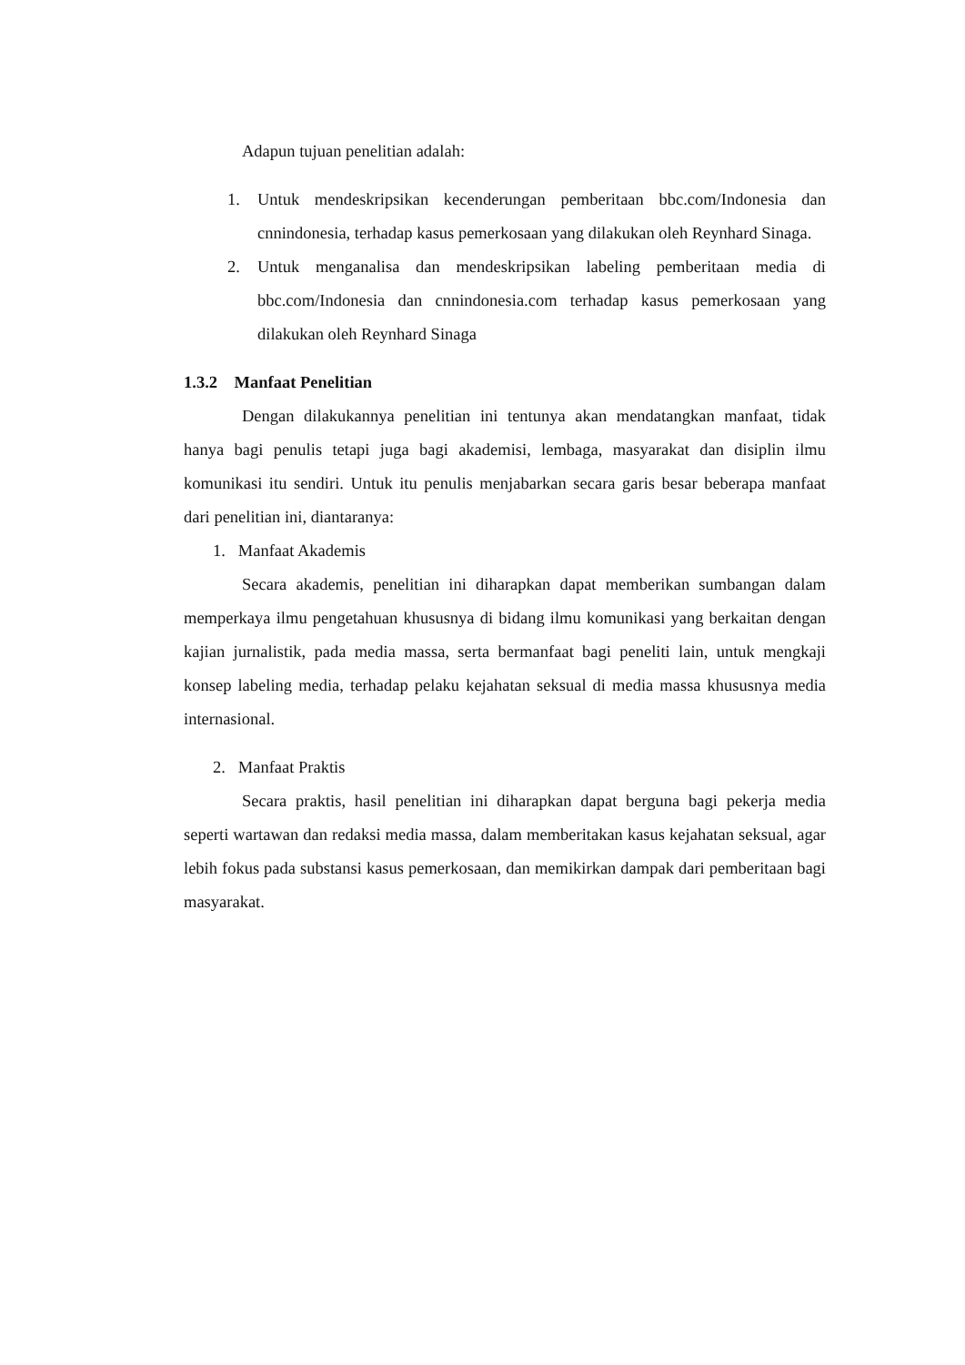Adapun tujuan penelitian adalah:
1. Untuk mendeskripsikan kecenderungan pemberitaan bbc.com/Indonesia dan cnnindonesia, terhadap kasus pemerkosaan yang dilakukan oleh Reynhard Sinaga.
2. Untuk menganalisa dan mendeskripsikan labeling pemberitaan media di bbc.com/Indonesia dan cnnindonesia.com terhadap kasus pemerkosaan yang dilakukan oleh Reynhard Sinaga
1.3.2 Manfaat Penelitian
Dengan dilakukannya penelitian ini tentunya akan mendatangkan manfaat, tidak hanya bagi penulis tetapi juga bagi akademisi, lembaga, masyarakat dan disiplin ilmu komunikasi itu sendiri. Untuk itu penulis menjabarkan secara garis besar beberapa manfaat dari penelitian ini, diantaranya:
1. Manfaat Akademis
Secara akademis, penelitian ini diharapkan dapat memberikan sumbangan dalam memperkaya ilmu pengetahuan khususnya di bidang ilmu komunikasi yang berkaitan dengan kajian jurnalistik, pada media massa, serta bermanfaat bagi peneliti lain, untuk mengkaji konsep labeling media, terhadap pelaku kejahatan seksual di media massa khususnya media internasional.
2. Manfaat Praktis
Secara praktis, hasil penelitian ini diharapkan dapat berguna bagi pekerja media seperti wartawan dan redaksi media massa, dalam memberitakan kasus kejahatan seksual, agar lebih fokus pada substansi kasus pemerkosaan, dan memikirkan dampak dari pemberitaan bagi masyarakat.